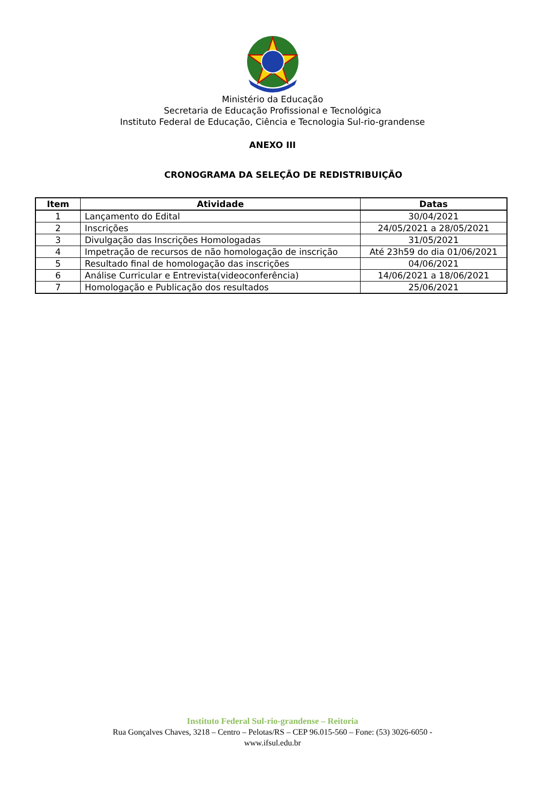Ministério da Educação
Secretaria de Educação Profissional e Tecnológica
Instituto Federal de Educação, Ciência e Tecnologia Sul-rio-grandense
ANEXO III
CRONOGRAMA DA SELEÇÃO DE REDISTRIBUIÇÃO
| Item | Atividade | Datas |
| --- | --- | --- |
| 1 | Lançamento do Edital | 30/04/2021 |
| 2 | Inscrições | 24/05/2021 a 28/05/2021 |
| 3 | Divulgação das Inscrições Homologadas | 31/05/2021 |
| 4 | Impetração de recursos de não homologação de inscrição | Até 23h59 do dia 01/06/2021 |
| 5 | Resultado final de homologação das inscrições | 04/06/2021 |
| 6 | Análise Curricular e Entrevista(videoconferência) | 14/06/2021 a 18/06/2021 |
| 7 | Homologação e Publicação dos resultados | 25/06/2021 |
Instituto Federal Sul-rio-grandense – Reitoria
Rua Gonçalves Chaves, 3218 – Centro – Pelotas/RS – CEP 96.015-560 – Fone: (53) 3026-6050 -
www.ifsul.edu.br